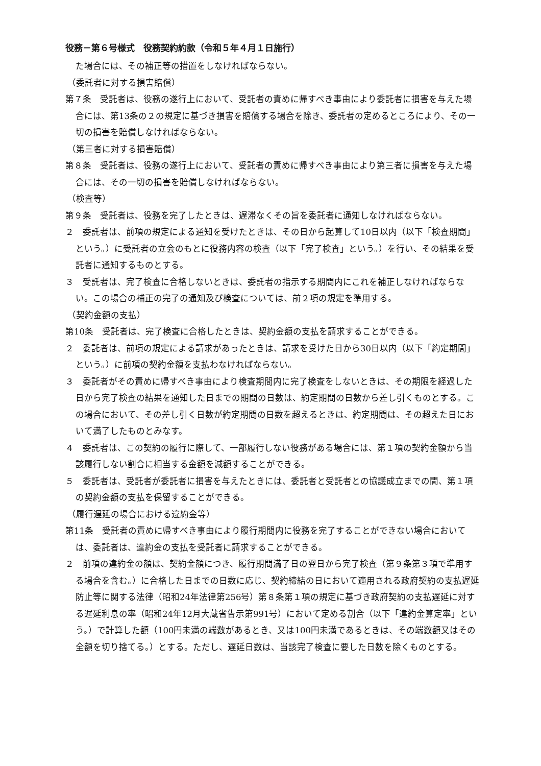役務－第６号様式　役務契約約款（令和５年４月１日施行）
た場合には、その補正等の措置をしなければならない。
（委託者に対する損害賠償）
第７条　受託者は、役務の遂行上において、受託者の責めに帰すべき事由により委託者に損害を与えた場合には、第13条の２の規定に基づき損害を賠償する場合を除き、委託者の定めるところにより、その一切の損害を賠償しなければならない。
（第三者に対する損害賠償）
第８条　受託者は、役務の遂行上において、受託者の責めに帰すべき事由により第三者に損害を与えた場合には、その一切の損害を賠償しなければならない。
（検査等）
第９条　受託者は、役務を完了したときは、遅滞なくその旨を委託者に通知しなければならない。
２　委託者は、前項の規定による通知を受けたときは、その日から起算して10日以内（以下「検査期間」という。）に受託者の立会のもとに役務内容の検査（以下「完了検査」という。）を行い、その結果を受託者に通知するものとする。
３　受託者は、完了検査に合格しないときは、委託者の指示する期間内にこれを補正しなければならない。この場合の補正の完了の通知及び検査については、前２項の規定を準用する。
（契約金額の支払）
第10条　受託者は、完了検査に合格したときは、契約金額の支払を請求することができる。
２　委託者は、前項の規定による請求があったときは、請求を受けた日から30日以内（以下「約定期間」という。）に前項の契約金額を支払わなければならない。
３　委託者がその責めに帰すべき事由により検査期間内に完了検査をしないときは、その期限を経過した日から完了検査の結果を通知した日までの期間の日数は、約定期間の日数から差し引くものとする。この場合において、その差し引く日数が約定期間の日数を超えるときは、約定期間は、その超えた日において満了したものとみなす。
４　委託者は、この契約の履行に際して、一部履行しない役務がある場合には、第１項の契約金額から当該履行しない割合に相当する金額を減額することができる。
５　委託者は、受託者が委託者に損害を与えたときには、委託者と受託者との協議成立までの間、第１項の契約金額の支払を保留することができる。
（履行遅延の場合における違約金等）
第11条　受託者の責めに帰すべき事由により履行期間内に役務を完了することができない場合においては、委託者は、違約金の支払を受託者に請求することができる。
２　前項の違約金の額は、契約金額につき、履行期間満了日の翌日から完了検査（第９条第３項で準用する場合を含む。）に合格した日までの日数に応じ、契約締結の日において適用される政府契約の支払遅延防止等に関する法律（昭和24年法律第256号）第８条第１項の規定に基づき政府契約の支払遅延に対する遅延利息の率（昭和24年12月大蔵省告示第991号）において定める割合（以下「違約金算定率」という。）で計算した額（100円未満の端数があるとき、又は100円未満であるときは、その端数額又はその全額を切り捨てる。）とする。ただし、遅延日数は、当該完了検査に要した日数を除くものとする。